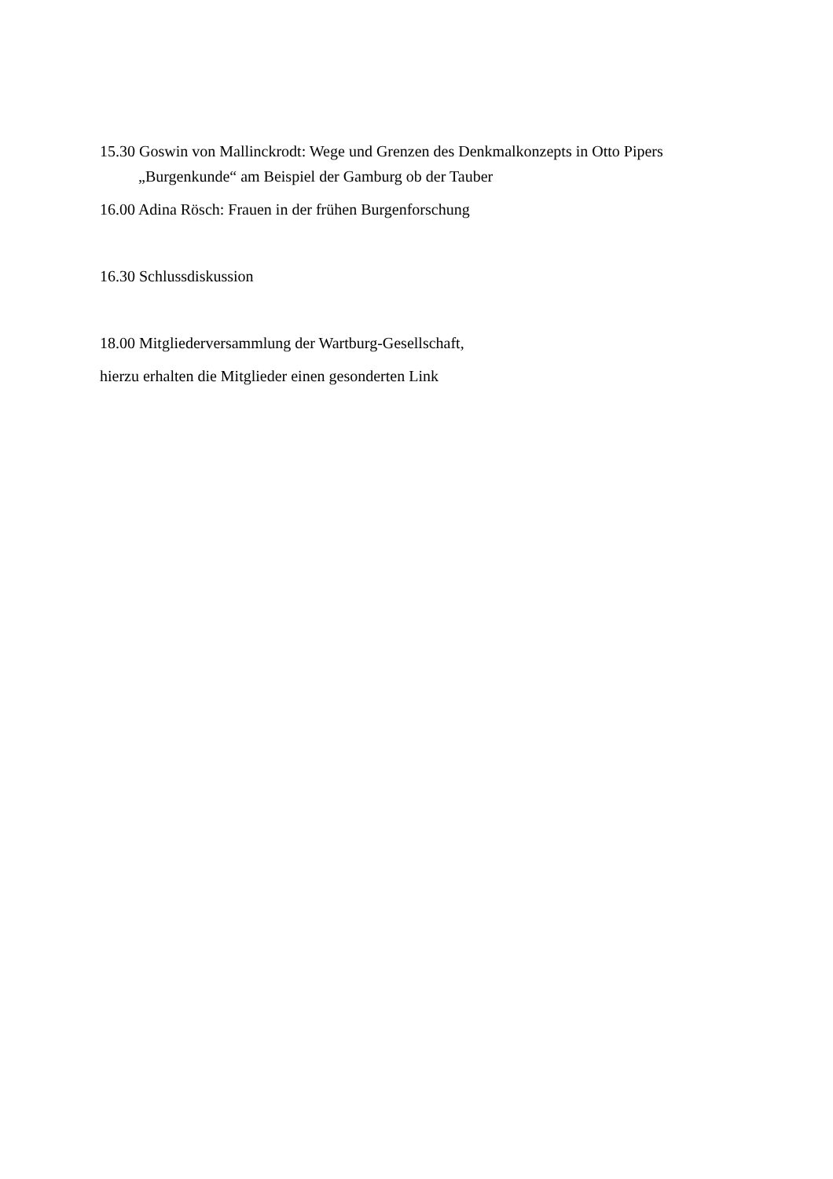15.30 Goswin von Mallinckrodt: Wege und Grenzen des Denkmalkonzepts in Otto Pipers „Burgenkunde“ am Beispiel der Gamburg ob der Tauber
16.00 Adina Rösch: Frauen in der frühen Burgenforschung
16.30 Schlussdiskussion
18.00 Mitgliederversammlung der Wartburg-Gesellschaft,
hierzu erhalten die Mitglieder einen gesonderten Link